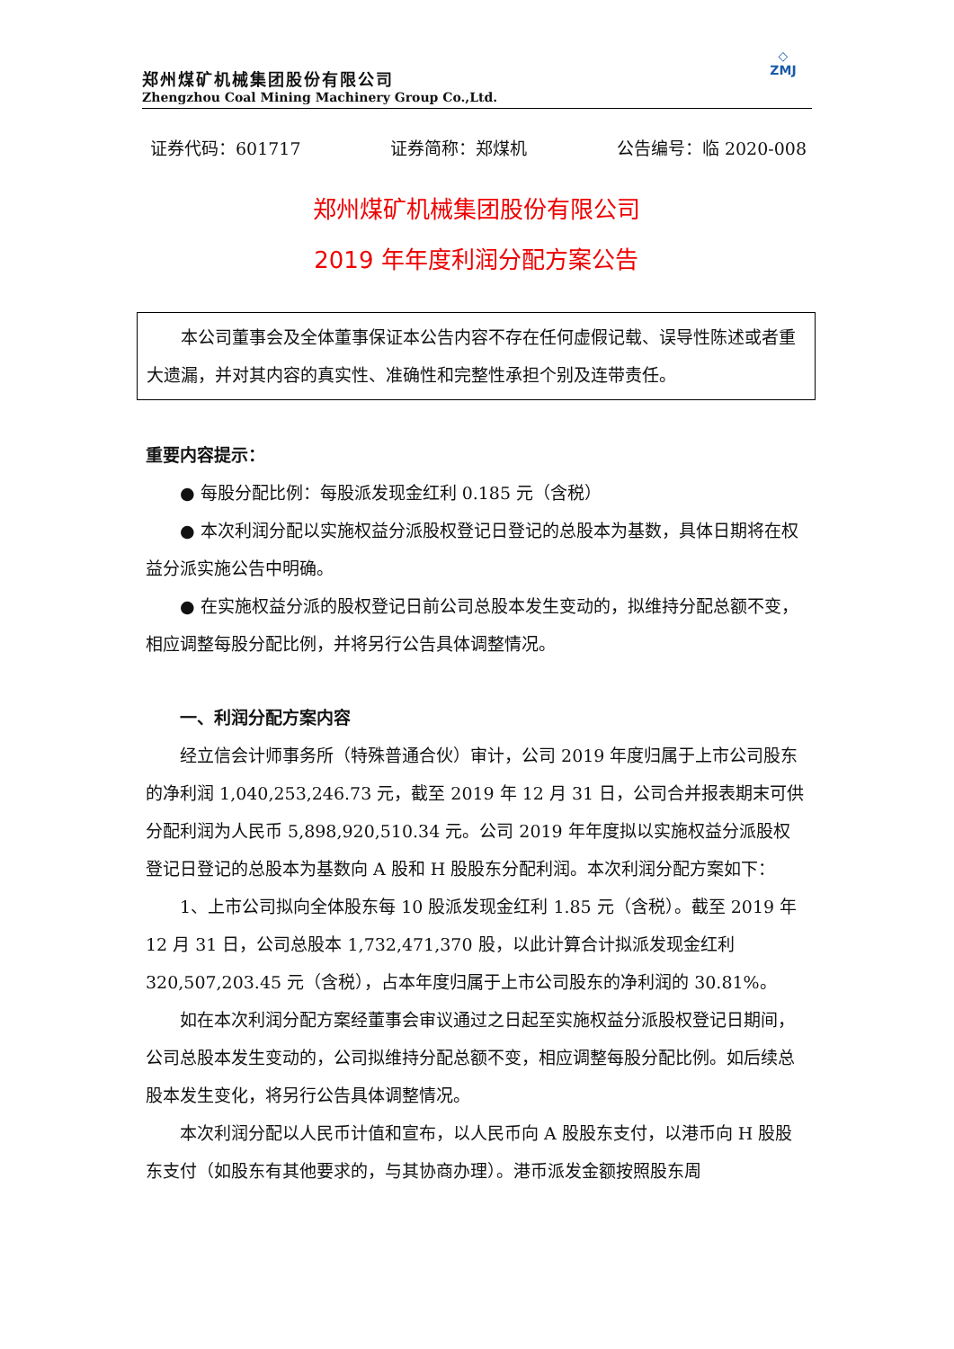郑州煤矿机械集团股份有限公司
Zhengzhou Coal Mining Machinery Group Co.,Ltd.
◇
ZMJ
证券代码：601717 证券简称：郑煤机 公告编号：临 2020-008
郑州煤矿机械集团股份有限公司
2019 年年度利润分配方案公告
本公司董事会及全体董事保证本公告内容不存在任何虚假记载、误导性陈述或者重大遗漏，并对其内容的真实性、准确性和完整性承担个别及连带责任。
重要内容提示：
● 每股分配比例：每股派发现金红利 0.185 元（含税）
● 本次利润分配以实施权益分派股权登记日登记的总股本为基数，具体日期将在权益分派实施公告中明确。
● 在实施权益分派的股权登记日前公司总股本发生变动的，拟维持分配总额不变，相应调整每股分配比例，并将另行公告具体调整情况。
一、利润分配方案内容
经立信会计师事务所（特殊普通合伙）审计，公司 2019 年度归属于上市公司股东的净利润 1,040,253,246.73 元，截至 2019 年 12 月 31 日，公司合并报表期末可供分配利润为人民币 5,898,920,510.34 元。公司 2019 年年度拟以实施权益分派股权登记日登记的总股本为基数向 A 股和 H 股股东分配利润。本次利润分配方案如下：
1、上市公司拟向全体股东每 10 股派发现金红利 1.85 元（含税）。截至 2019 年 12 月 31 日，公司总股本 1,732,471,370 股，以此计算合计拟派发现金红利 320,507,203.45 元（含税），占本年度归属于上市公司股东的净利润的 30.81%。
如在本次利润分配方案经董事会审议通过之日起至实施权益分派股权登记日期间，公司总股本发生变动的，公司拟维持分配总额不变，相应调整每股分配比例。如后续总股本发生变化，将另行公告具体调整情况。
本次利润分配以人民币计值和宣布，以人民币向 A 股股东支付，以港币向 H 股股东支付（如股东有其他要求的，与其协商办理）。港币派发金额按照股东周